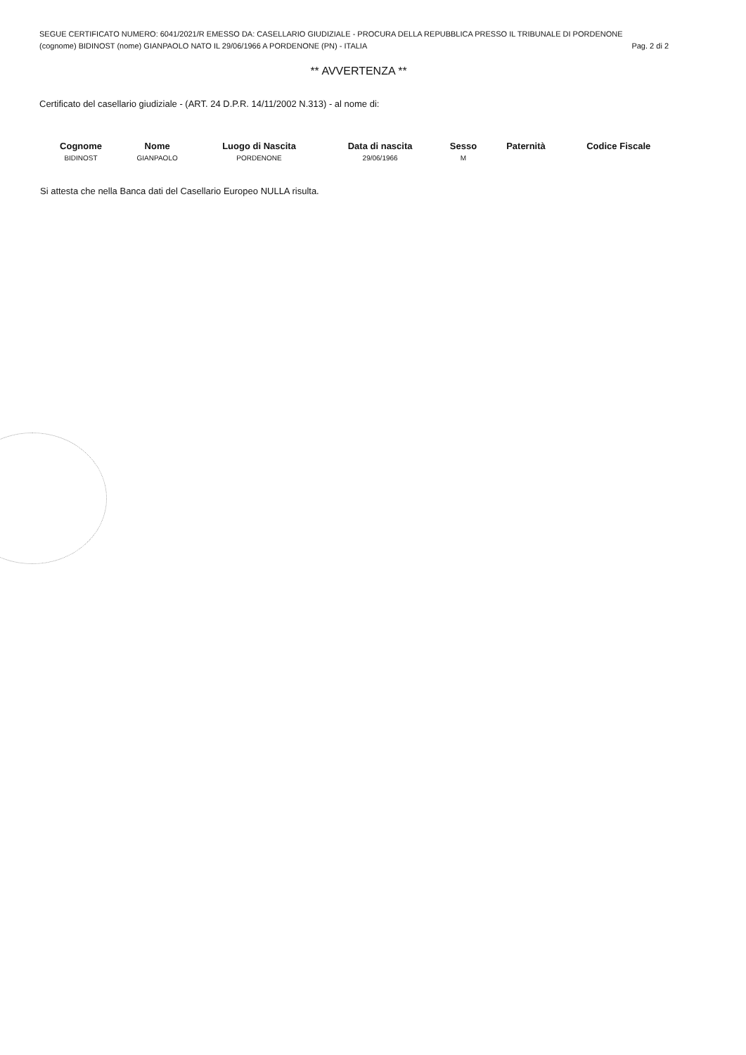SEGUE CERTIFICATO NUMERO: 6041/2021/R EMESSO DA: CASELLARIO GIUDIZIALE - PROCURA DELLA REPUBBLICA PRESSO IL TRIBUNALE DI PORDENONE
(cognome) BIDINOST (nome) GIANPAOLO NATO IL 29/06/1966 A PORDENONE (PN) - ITALIA Pag. 2 di 2
** AVVERTENZA **
Certificato del casellario giudiziale - (ART. 24 D.P.R. 14/11/2002 N.313) - al nome di:
| Cognome | Nome | Luogo di Nascita | Data di nascita | Sesso | Paternità | Codice Fiscale |
| --- | --- | --- | --- | --- | --- | --- |
| BIDINOST | GIANPAOLO | PORDENONE | 29/06/1966 | M | | |
Si attesta che nella Banca dati del Casellario Europeo NULLA risulta.